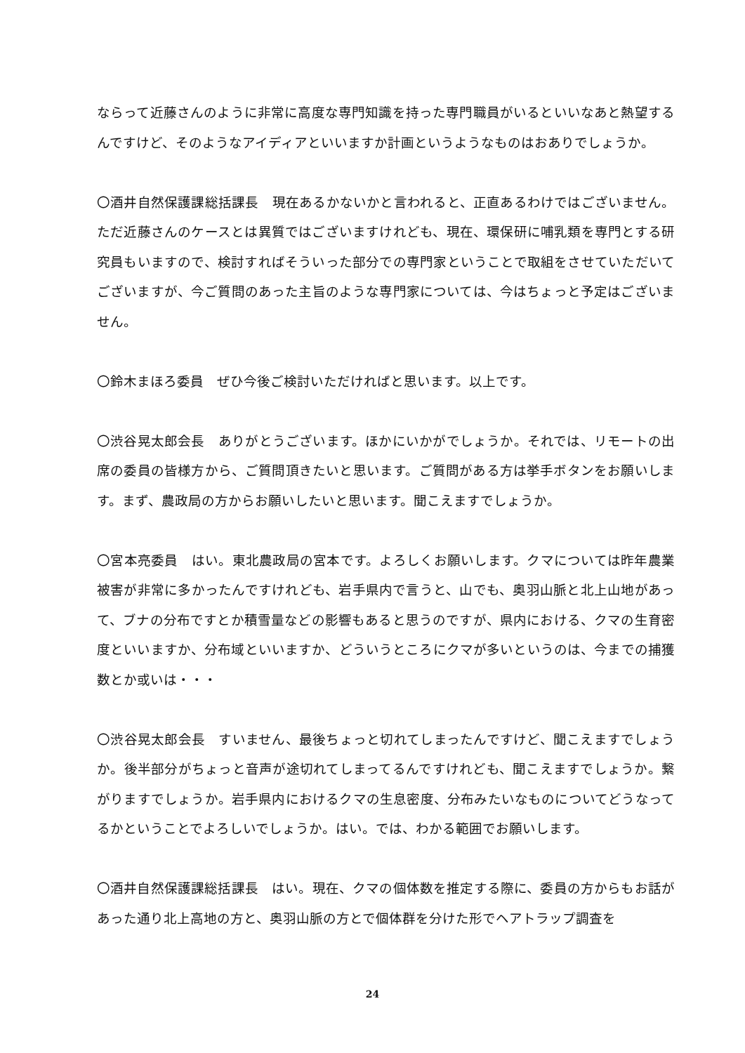ならって近藤さんのように非常に高度な専門知識を持った専門職員がいるといいなあと熱望するんですけど、そのようなアイディアといいますか計画というようなものはおありでしょうか。
〇酒井自然保護課総括課長　現在あるかないかと言われると、正直あるわけではございません。ただ近藤さんのケースとは異質ではございますけれども、現在、環保研に哺乳類を専門とする研究員もいますので、検討すればそういった部分での専門家ということで取組をさせていただいてございますが、今ご質問のあった主旨のような専門家については、今はちょっと予定はございません。
〇鈴木まほろ委員　ぜひ今後ご検討いただければと思います。以上です。
〇渋谷晃太郎会長　ありがとうございます。ほかにいかがでしょうか。それでは、リモートの出席の委員の皆様方から、ご質問頂きたいと思います。ご質問がある方は挙手ボタンをお願いします。まず、農政局の方からお願いしたいと思います。聞こえますでしょうか。
〇宮本亮委員　はい。東北農政局の宮本です。よろしくお願いします。クマについては昨年農業被害が非常に多かったんですけれども、岩手県内で言うと、山でも、奥羽山脈と北上山地があって、ブナの分布ですとか積雪量などの影響もあると思うのですが、県内における、クマの生育密度といいますか、分布域といいますか、どういうところにクマが多いというのは、今までの捕獲数とか或いは・・・
〇渋谷晃太郎会長　すいません、最後ちょっと切れてしまったんですけど、聞こえますでしょうか。後半部分がちょっと音声が途切れてしまってるんですけれども、聞こえますでしょうか。繋がりますでしょうか。岩手県内におけるクマの生息密度、分布みたいなものについてどうなってるかということでよろしいでしょうか。はい。では、わかる範囲でお願いします。
〇酒井自然保護課総括課長　はい。現在、クマの個体数を推定する際に、委員の方からもお話があった通り北上高地の方と、奥羽山脈の方とで個体群を分けた形でヘアトラップ調査を
24